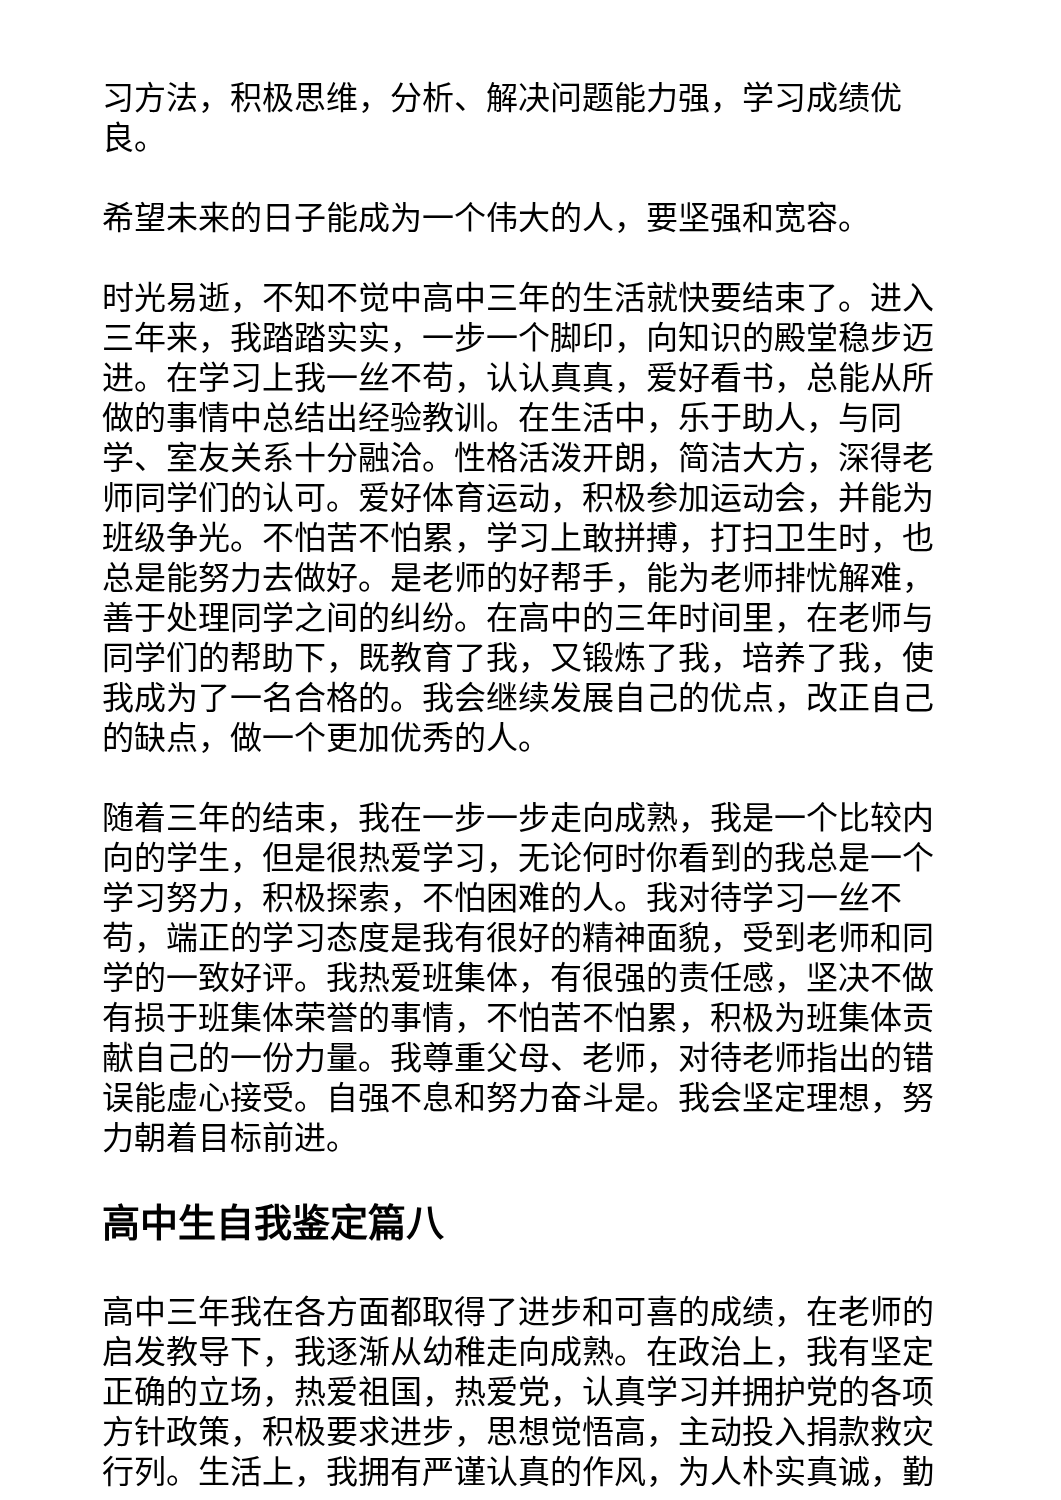习方法，积极思维，分析、解决问题能力强，学习成绩优良。
希望未来的日子能成为一个伟大的人，要坚强和宽容。
时光易逝，不知不觉中高中三年的生活就快要结束了。进入三年来，我踏踏实实，一步一个脚印，向知识的殿堂稳步迈进。在学习上我一丝不苟，认认真真，爱好看书，总能从所做的事情中总结出经验教训。在生活中，乐于助人，与同学、室友关系十分融洽。性格活泼开朗，简洁大方，深得老师同学们的认可。爱好体育运动，积极参加运动会，并能为班级争光。不怕苦不怕累，学习上敢拼搏，打扫卫生时，也总是能努力去做好。是老师的好帮手，能为老师排忧解难，善于处理同学之间的纠纷。在高中的三年时间里，在老师与同学们的帮助下，既教育了我，又锻炼了我，培养了我，使我成为了一名合格的。我会继续发展自己的优点，改正自己的缺点，做一个更加优秀的人。
随着三年的结束，我在一步一步走向成熟，我是一个比较内向的学生，但是很热爱学习，无论何时你看到的我总是一个学习努力，积极探索，不怕困难的人。我对待学习一丝不苟，端正的学习态度是我有很好的精神面貌，受到老师和同学的一致好评。我热爱班集体，有很强的责任感，坚决不做有损于班集体荣誉的事情，不怕苦不怕累，积极为班集体贡献自己的一份力量。我尊重父母、老师，对待老师指出的错误能虚心接受。自强不息和努力奋斗是。我会坚定理想，努力朝着目标前进。
高中生自我鉴定篇八
高中三年我在各方面都取得了进步和可喜的成绩，在老师的启发教导下，我逐渐从幼稚走向成熟。在政治上，我有坚定正确的立场，热爱祖国，热爱党，认真学习并拥护党的各项方针政策，积极要求进步，思想觉悟高，主动投入捐款救灾行列。生活上，我拥有严谨认真的作风，为人朴实真诚，勤